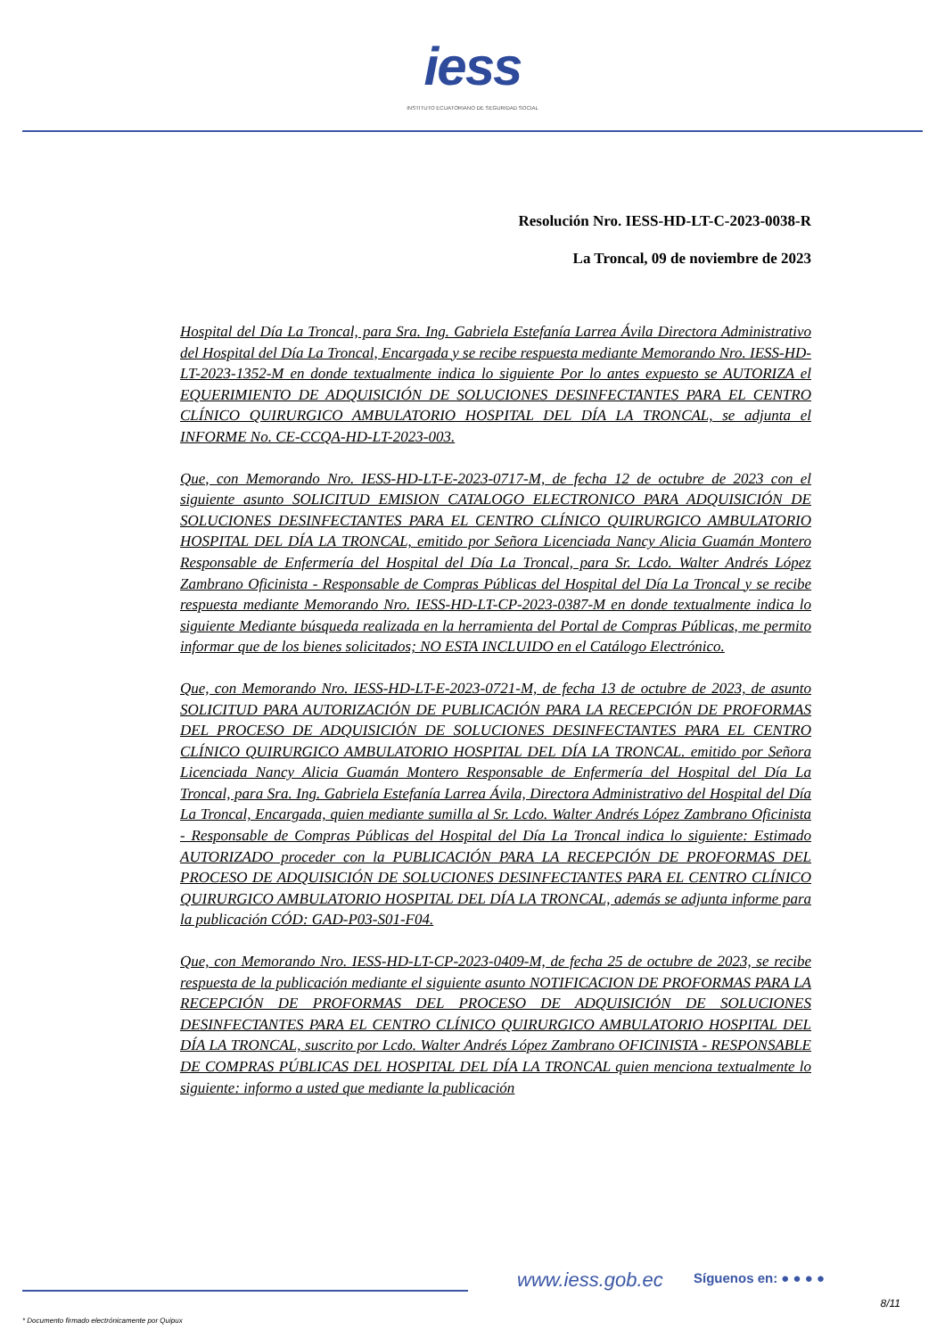iess
INSTITUTO ECUATORIANO DE SEGURIDAD SOCIAL
Resolución Nro. IESS-HD-LT-C-2023-0038-R
La Troncal, 09 de noviembre de 2023
Hospital del Día La Troncal, para Sra. Ing. Gabriela Estefanía Larrea Ávila Directora Administrativo del Hospital del Día La Troncal, Encargada y se recibe respuesta mediante Memorando Nro. IESS-HD-LT-2023-1352-M en donde textualmente indica lo siguiente Por lo antes expuesto se AUTORIZA el EQUERIMIENTO DE ADQUISICIÓN DE SOLUCIONES DESINFECTANTES PARA EL CENTRO CLÍNICO QUIRURGICO AMBULATORIO HOSPITAL DEL DÍA LA TRONCAL, se adjunta el INFORME No. CE-CCQA-HD-LT-2023-003.
Que, con Memorando Nro. IESS-HD-LT-E-2023-0717-M, de fecha 12 de octubre de 2023 con el siguiente asunto SOLICITUD EMISION CATALOGO ELECTRONICO PARA ADQUISICIÓN DE SOLUCIONES DESINFECTANTES PARA EL CENTRO CLÍNICO QUIRURGICO AMBULATORIO HOSPITAL DEL DÍA LA TRONCAL, emitido por Señora Licenciada Nancy Alicia Guamán Montero Responsable de Enfermería del Hospital del Día La Troncal, para Sr. Lcdo. Walter Andrés López Zambrano Oficinista - Responsable de Compras Públicas del Hospital del Día La Troncal y se recibe respuesta mediante Memorando Nro. IESS-HD-LT-CP-2023-0387-M en donde textualmente indica lo siguiente Mediante búsqueda realizada en la herramienta del Portal de Compras Públicas, me permito informar que de los bienes solicitados; NO ESTA INCLUIDO en el Catálogo Electrónico.
Que, con Memorando Nro. IESS-HD-LT-E-2023-0721-M, de fecha 13 de octubre de 2023, de asunto SOLICITUD PARA AUTORIZACIÓN DE PUBLICACIÓN PARA LA RECEPCIÓN DE PROFORMAS DEL PROCESO DE ADQUISICIÓN DE SOLUCIONES DESINFECTANTES PARA EL CENTRO CLÍNICO QUIRURGICO AMBULATORIO HOSPITAL DEL DÍA LA TRONCAL. emitido por Señora Licenciada Nancy Alicia Guamán Montero Responsable de Enfermería del Hospital del Día La Troncal, para Sra. Ing. Gabriela Estefanía Larrea Ávila, Directora Administrativo del Hospital del Día La Troncal, Encargada, quien mediante sumilla al Sr. Lcdo. Walter Andrés López Zambrano Oficinista - Responsable de Compras Públicas del Hospital del Día La Troncal indica lo siguiente: Estimado AUTORIZADO proceder con la PUBLICACIÓN PARA LA RECEPCIÓN DE PROFORMAS DEL PROCESO DE ADQUISICIÓN DE SOLUCIONES DESINFECTANTES PARA EL CENTRO CLÍNICO QUIRURGICO AMBULATORIO HOSPITAL DEL DÍA LA TRONCAL, además se adjunta informe para la publicación CÓD: GAD-P03-S01-F04.
Que, con Memorando Nro. IESS-HD-LT-CP-2023-0409-M, de fecha 25 de octubre de 2023, se recibe respuesta de la publicación mediante el siguiente asunto NOTIFICACION DE PROFORMAS PARA LA RECEPCIÓN DE PROFORMAS DEL PROCESO DE ADQUISICIÓN DE SOLUCIONES DESINFECTANTES PARA EL CENTRO CLÍNICO QUIRURGICO AMBULATORIO HOSPITAL DEL DÍA LA TRONCAL, suscrito por Lcdo. Walter Andrés López Zambrano OFICINISTA - RESPONSABLE DE COMPRAS PÚBLICAS DEL HOSPITAL DEL DÍA LA TRONCAL quien menciona textualmente lo siguiente: informo a usted que mediante la publicación
www.iess.gob.ec Síguenos en: ● ● ● ●
8/11
* Documento firmado electrónicamente por Quipux